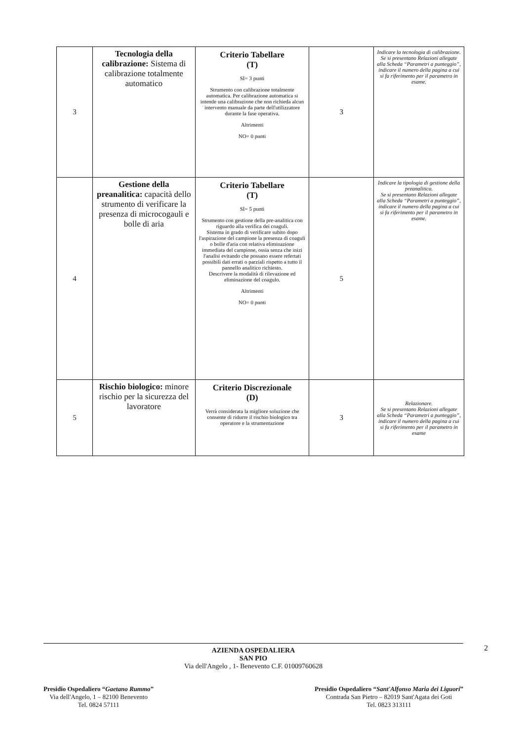| 3 | Tecnologia della calibrazione: Sistema di calibrazione totalmente automatico | Criterio Tabellare (T) SI= 3 punti Strumento con calibrazione totalmente automatica. Per calibrazione automatica si intende una calibrazione che non richieda alcun intervento manuale da parte dell'utilizzatore durante la fase operativa. Altrimenti NO= 0 punti | 3 | Indicare la tecnologia di calibrazione. Se si presentano Relazioni allegate alla Scheda “Parametri a punteggio”, indicare il numero della pagina a cui si fa riferimento per il parametro in esame. |
| 4 | Gestione della preanalitica: capacità dello strumento di verificare la presenza di microcogauli e bolle di aria | Criterio Tabellare (T) SI= 5 punti Strumento con gestione della pre-analitica con riguardo alla verifica dei coaguli. Sistema in grado di verificare subito dopo l'aspirazione del campione la presenza di coaguli o bolle d'aria con relativa eliminazione immediata del campione, ossia senza che inizi l'analisi evitando che possano essere refertati possibili dati errati o parziali rispetto a tutto il pannello analitico richiesto. Descrivere la modalità di rilevazione ed eliminazione del coagulo. Altrimenti NO= 0 punti | 5 | Indicare la tipologia di gestione della preanalitica. Se si presentano Relazioni allegate alla Scheda “Parametri a punteggio”, indicare il numero della pagina a cui si fa riferimento per il parametro in esame. |
| 5 | Rischio biologico: minore rischio per la sicurezza del lavoratore | Criterio Discrezionale (D) Verrà considerata la migliore soluzione che consente di ridurre il rischio biologico tra operatore e la strumentazione | 3 | Relazionare. Se si presentano Relazioni allegate alla Scheda “Parametri a punteggio”, indicare il numero della pagina a cui si fa riferimento per il parametro in esame |
2 AZIENDA OSPEDALIERA
SAN PIO
Via dell'Angelo , 1- Benevento C.F. 01009760628
Presidio Ospedaliero “Gaetano Rummo”
Via dell'Angelo, 1 – 82100 Benevento
Tel. 0824 57111
Presidio Ospedaliero “Sant'Alfonso Maria dei Liguori”
Contrada San Pietro – 82019 Sant'Agata dei Goti
Tel. 0823 313111